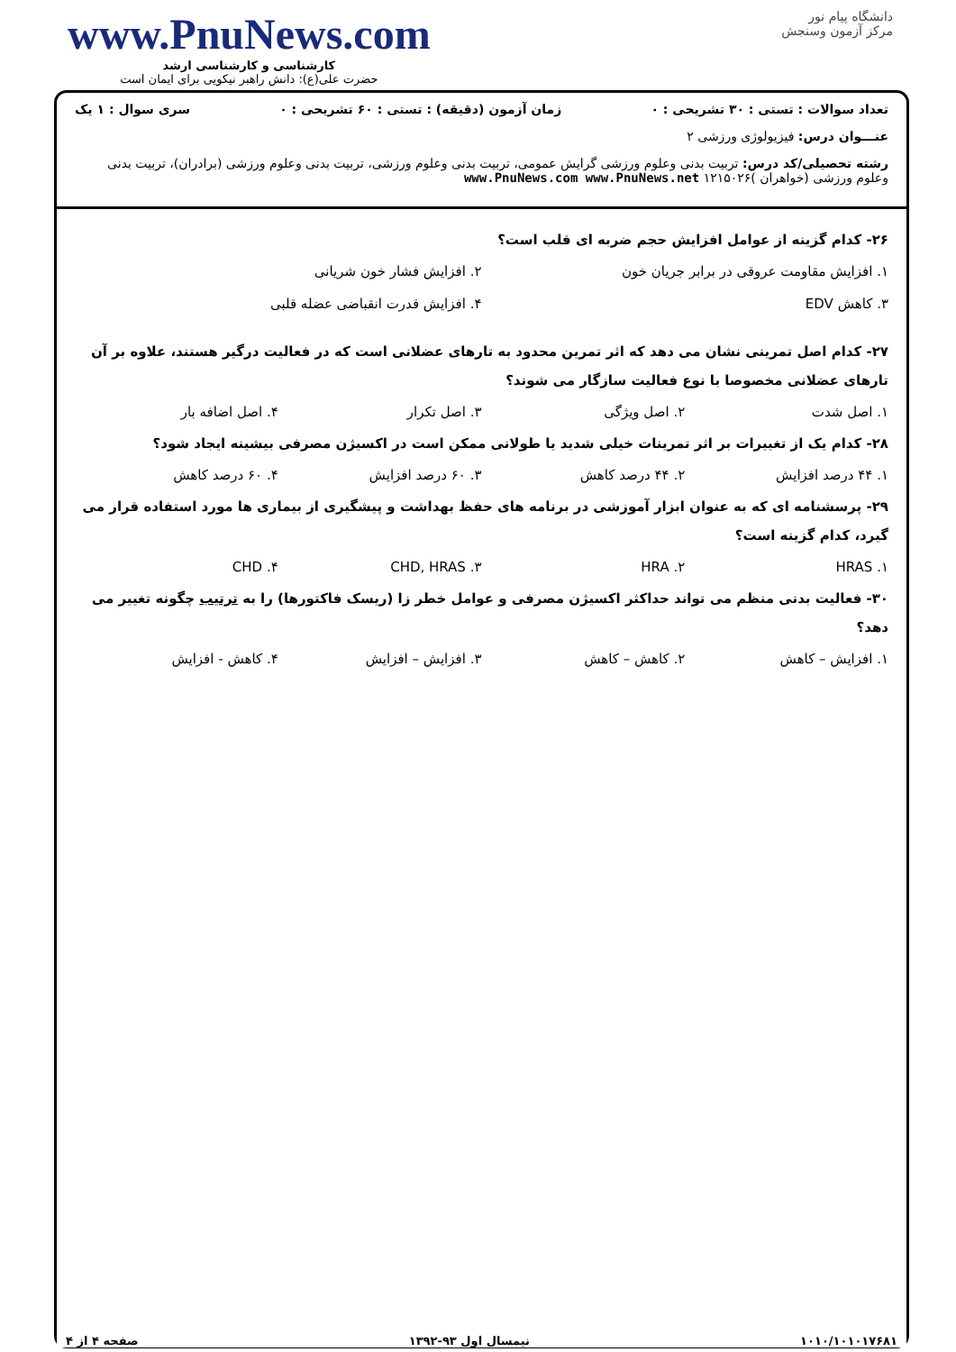www.PnuNews.com
کارشناسی و کارشناسی ارشد
حضرت علی(ع): دانش راهبر نیکویی برای ایمان است
دانشگاه پیام نور
مرکز آزمون وسنجش
تعداد سوالات : تستی : ۳۰ تشریحی : ۰ زمان آزمون (دقیقه) : تستی : ۶۰ تشریحی : ۰ سری سوال : ۱ یک
عنـــوان درس: فیزیولوژی ورزشی ۲
رشته تحصیلی/کد درس: تربیت بدنی وعلوم ورزشی گرایش عمومی، تربیت بدنی وعلوم ورزشی، تربیت بدنی وعلوم ورزشی (برادران)، تربیت بدنی وعلوم ورزشی (خواهران )۱۲۱۵۰۲۶ www.PnuNews.com www.PnuNews.net
۲۶- کدام گزینه از عوامل افزایش حجم ضربه ای قلب است؟
۱. افزایش مقاومت عروقی در برابر جریان خون ۲. افزایش فشار خون شریانی ۳. کاهش EDV ۴. افزایش قدرت انقباضی عضله قلبی
۲۷- کدام اصل تمرینی نشان می دهد که اثر تمرین محدود به تارهای عضلانی است که در فعالیت درگیر هستند، علاوه بر آن تارهای عضلانی مخصوصا با نوع فعالیت سازگار می شوند؟
۱. اصل شدت ۲. اصل ویژگی ۳. اصل تکرار ۴. اصل اضافه بار
۲۸- کدام یک از تغییرات بر اثر تمرینات خیلی شدید یا طولانی ممکن است در اکسیژن مصرفی بیشینه ایجاد شود؟
۱. ۴۴ درصد افزایش ۲. ۴۴ درصد کاهش ۳. ۶۰ درصد افزایش ۴. ۶۰ درصد کاهش
۲۹- پرسشنامه ای که به عنوان ابزار آموزشی در برنامه های حفظ بهداشت و پیشگیری از بیماری ها مورد استفاده قرار می گیرد، کدام گزینه است؟
۱. HRAS ۲. HRA ۳. CHD, HRAS ۴. CHD
۳۰- فعالیت بدنی منظم می تواند حداکثر اکسیژن مصرفی و عوامل خطر زا (ریسک فاکتورها) را به ترتیب چگونه تغییر می دهد؟
۱. افزایش – کاهش ۲. کاهش – کاهش ۳. افزایش – افزایش ۴. کاهش - افزایش
۱۰۱۰/۱۰۱۰۱۷۶۸۱ نیمسال اول ۹۳-۱۳۹۲ صفحه ۴ از ۴